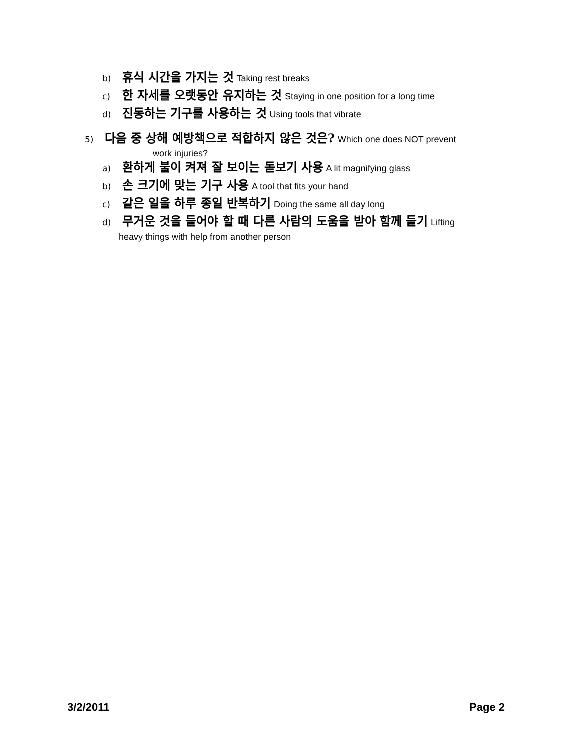b) 휴식 시간을 가지는 것 Taking rest breaks
c) 한 자세를 오랫동안 유지하는 것 Staying in one position for a long time
d) 진동하는 기구를 사용하는 것 Using tools that vibrate
5) 다음 중 상해 예방책으로 적합하지 않은 것은? Which one does NOT prevent
work injuries?
a) 환하게 불이 켜져 잘 보이는 돋보기 사용 A lit magnifying glass
b) 손 크기에 맞는 기구 사용 A tool that fits your hand
c) 같은 일을 하루 종일 반복하기 Doing the same all day long
d) 무거운 것을 들어야 할 때 다른 사람의 도움을 받아 함께 들기 Lifting
heavy things with help from another person
3/2/2011 Page 2